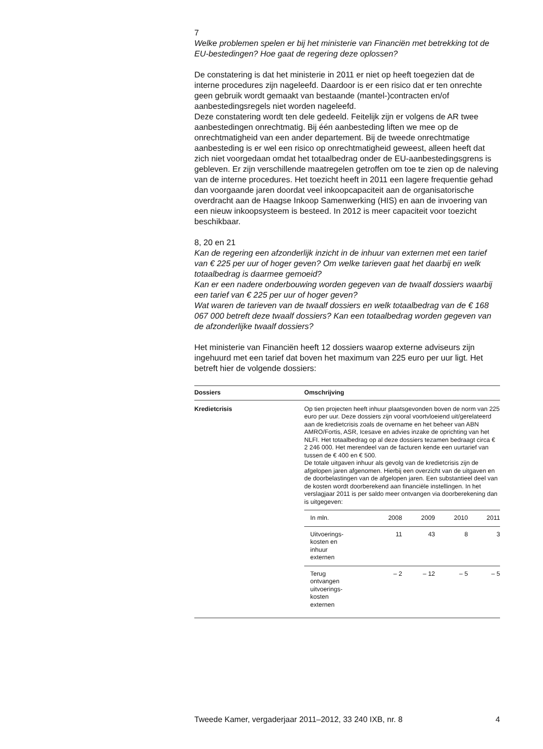7
Welke problemen spelen er bij het ministerie van Financiën met betrekking tot de EU-bestedingen? Hoe gaat de regering deze oplossen?
De constatering is dat het ministerie in 2011 er niet op heeft toegezien dat de interne procedures zijn nageleefd. Daardoor is er een risico dat er ten onrechte geen gebruik wordt gemaakt van bestaande (mantel-)contracten en/of aanbestedingsregels niet worden nageleefd.
Deze constatering wordt ten dele gedeeld. Feitelijk zijn er volgens de AR twee aanbestedingen onrechtmatig. Bij één aanbesteding liften we mee op de onrechtmatigheid van een ander departement. Bij de tweede onrechtmatige aanbesteding is er wel een risico op onrechtmatigheid geweest, alleen heeft dat zich niet voorgedaan omdat het totaalbedrag onder de EU-aanbestedingsgrens is gebleven. Er zijn verschillende maatregelen getroffen om toe te zien op de naleving van de interne procedures. Het toezicht heeft in 2011 een lagere frequentie gehad dan voorgaande jaren doordat veel inkoopcapaciteit aan de organisatorische overdracht aan de Haagse Inkoop Samenwerking (HIS) en aan de invoering van een nieuw inkoopsysteem is besteed. In 2012 is meer capaciteit voor toezicht beschikbaar.
8, 20 en 21
Kan de regering een afzonderlijk inzicht in de inhuur van externen met een tarief van € 225 per uur of hoger geven? Om welke tarieven gaat het daarbij en welk totaalbedrag is daarmee gemoeid?
Kan er een nadere onderbouwing worden gegeven van de twaalf dossiers waarbij een tarief van € 225 per uur of hoger geven?
Wat waren de tarieven van de twaalf dossiers en welk totaalbedrag van de € 168 067 000 betreft deze twaalf dossiers? Kan een totaalbedrag worden gegeven van de afzonderlijke twaalf dossiers?
Het ministerie van Financiën heeft 12 dossiers waarop externe adviseurs zijn ingehuurd met een tarief dat boven het maximum van 225 euro per uur ligt. Het betreft hier de volgende dossiers:
| Dossiers | Omschrijving |
| --- | --- |
| Kredietcrisis | Op tien projecten heeft inhuur plaatsgevonden boven de norm van 225 euro per uur. Deze dossiers zijn vooral voortvloeiend uit/gerelateerd aan de kredietcrisis zoals de overname en het beheer van ABN AMRO/Fortis, ASR, Icesave en advies inzake de oprichting van het NLFI. Het totaalbedrag op al deze dossiers tezamen bedraagt circa € 2 246 000. Het merendeel van de facturen kende een uurtarief van tussen de € 400 en € 500. De totale uitgaven inhuur als gevolg van de kredietcrisis zijn de afgelopen jaren afgenomen. Hierbij een overzicht van de uitgaven en de doorbelastingen van de afgelopen jaren. Een substantieel deel van de kosten wordt doorberekend aan financiële instellingen. In het verslagjaar 2011 is per saldo meer ontvangen via doorberekening dan is uitgegeven: / In mln. / 2008 / 2009 / 2010 / 2011 / / Uitvoerings- kosten en inhuur externen / 11 / 43 / 8 / 3 / / Terug ontvangen uitvoerings- kosten externen / – 2 / – 12 / – 5 / – 5 / |
Tweede Kamer, vergaderjaar 2011–2012, 33 240 IXB, nr. 8 4